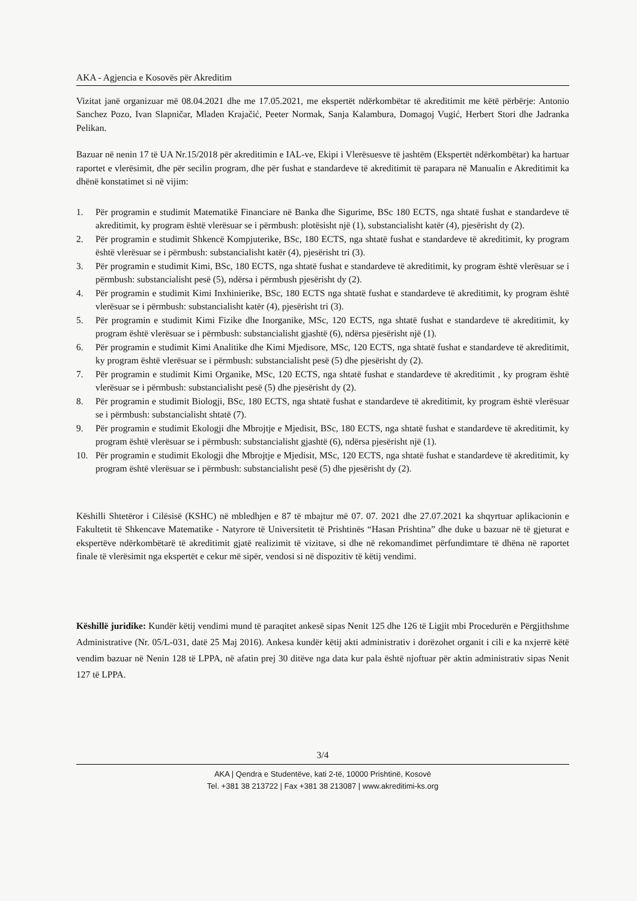AKA - Agjencia e Kosovës për Akreditim
Vizitat janë organizuar më 08.04.2021 dhe me 17.05.2021, me ekspertët ndërkombëtar të akreditimit me këtë përbërje: Antonio Sanchez Pozo, Ivan Slapničar, Mladen Krajačić, Peeter Normak, Sanja Kalambura, Domagoj Vugić, Herbert Stori dhe Jadranka Pelikan.
Bazuar në nenin 17 të UA Nr.15/2018 për akreditimin e IAL-ve, Ekipi i Vlerësuesve të jashtëm (Ekspertët ndërkombëtar) ka hartuar raportet e vlerësimit, dhe për secilin program, dhe për fushat e standardeve të akreditimit të parapara në Manualin e Akreditimit ka dhënë konstatimet si në vijim:
1. Për programin e studimit Matematikë Financiare në Banka dhe Sigurime, BSc 180 ECTS, nga shtatë fushat e standardeve të akreditimit, ky program është vlerësuar se i përmbush: plotësisht një (1), substancialisht katër (4), pjesërisht dy (2).
2. Për programin e studimit Shkencë Kompjuterike, BSc, 180 ECTS, nga shtatë fushat e standardeve të akreditimit, ky program është vlerësuar se i përmbush: substancialisht katër (4), pjesërisht tri (3).
3. Për programin e studimit Kimi, BSc, 180 ECTS, nga shtatë fushat e standardeve të akreditimit, ky program është vlerësuar se i përmbush: substancialisht pesë (5), ndërsa i përmbush pjesërisht dy (2).
4. Për programin e studimit Kimi Inxhinierike, BSc, 180 ECTS nga shtatë fushat e standardeve të akreditimit, ky program është vlerësuar se i përmbush: substancialisht katër (4), pjesërisht tri (3).
5. Për programin e studimit Kimi Fizike dhe Inorganike, MSc, 120 ECTS, nga shtatë fushat e standardeve të akreditimit, ky program është vlerësuar se i përmbush: substancialisht gjashtë (6), ndërsa pjesërisht një (1).
6. Për programin e studimit Kimi Analitike dhe Kimi Mjedisore, MSc, 120 ECTS, nga shtatë fushat e standardeve të akreditimit, ky program është vlerësuar se i përmbush: substancialisht pesë (5) dhe pjesërisht dy (2).
7. Për programin e studimit Kimi Organike, MSc, 120 ECTS, nga shtatë fushat e standardeve të akreditimit , ky program është vlerësuar se i përmbush: substancialisht pesë (5) dhe pjesërisht dy (2).
8. Për programin e studimit Biologji, BSc, 180 ECTS, nga shtatë fushat e standardeve të akreditimit, ky program është vlerësuar se i përmbush: substancialisht shtatë (7).
9. Për programin e studimit Ekologji dhe Mbrojtje e Mjedisit, BSc, 180 ECTS, nga shtatë fushat e standardeve të akreditimit, ky program është vlerësuar se i përmbush: substancialisht gjashtë (6), ndërsa pjesërisht një (1).
10. Për programin e studimit Ekologji dhe Mbrojtje e Mjedisit, MSc, 120 ECTS, nga shtatë fushat e standardeve të akreditimit, ky program është vlerësuar se i përmbush: substancialisht pesë (5) dhe pjesërisht dy (2).
Këshilli Shtetëror i Cilësisë (KSHC) në mbledhjen e 87 të mbajtur më 07. 07. 2021 dhe 27.07.2021 ka shqyrtuar aplikacionin e Fakultetit të Shkencave Matematike - Natyrore të Universitetit të Prishtinës “Hasan Prishtina” dhe duke u bazuar në të gjeturat e ekspertëve ndërkombëtarë të akreditimit gjatë realizimit të vizitave, si dhe në rekomandimet përfundimtare të dhëna në raportet finale të vlerësimit nga ekspertët e cekur më sipër, vendosi si në dispozitiv të këtij vendimi.
Këshillë juridike: Kundër këtij vendimi mund të paraqitet ankesë sipas Nenit 125 dhe 126 të Ligjit mbi Procedurën e Përgjithshme Administrative (Nr. 05/L-031, datë 25 Maj 2016). Ankesa kundër këtij akti administrativ i dorëzohet organit i cili e ka nxjerrë këtë vendim bazuar në Nenin 128 të LPPA, në afatin prej 30 ditëve nga data kur pala është njoftuar për aktin administrativ sipas Nenit 127 të LPPA.
3/4
AKA | Qendra e Studentëve, kati 2-të, 10000 Prishtinë, Kosovë
Tel. +381 38 213722 | Fax +381 38 213087 | www.akreditimi-ks.org